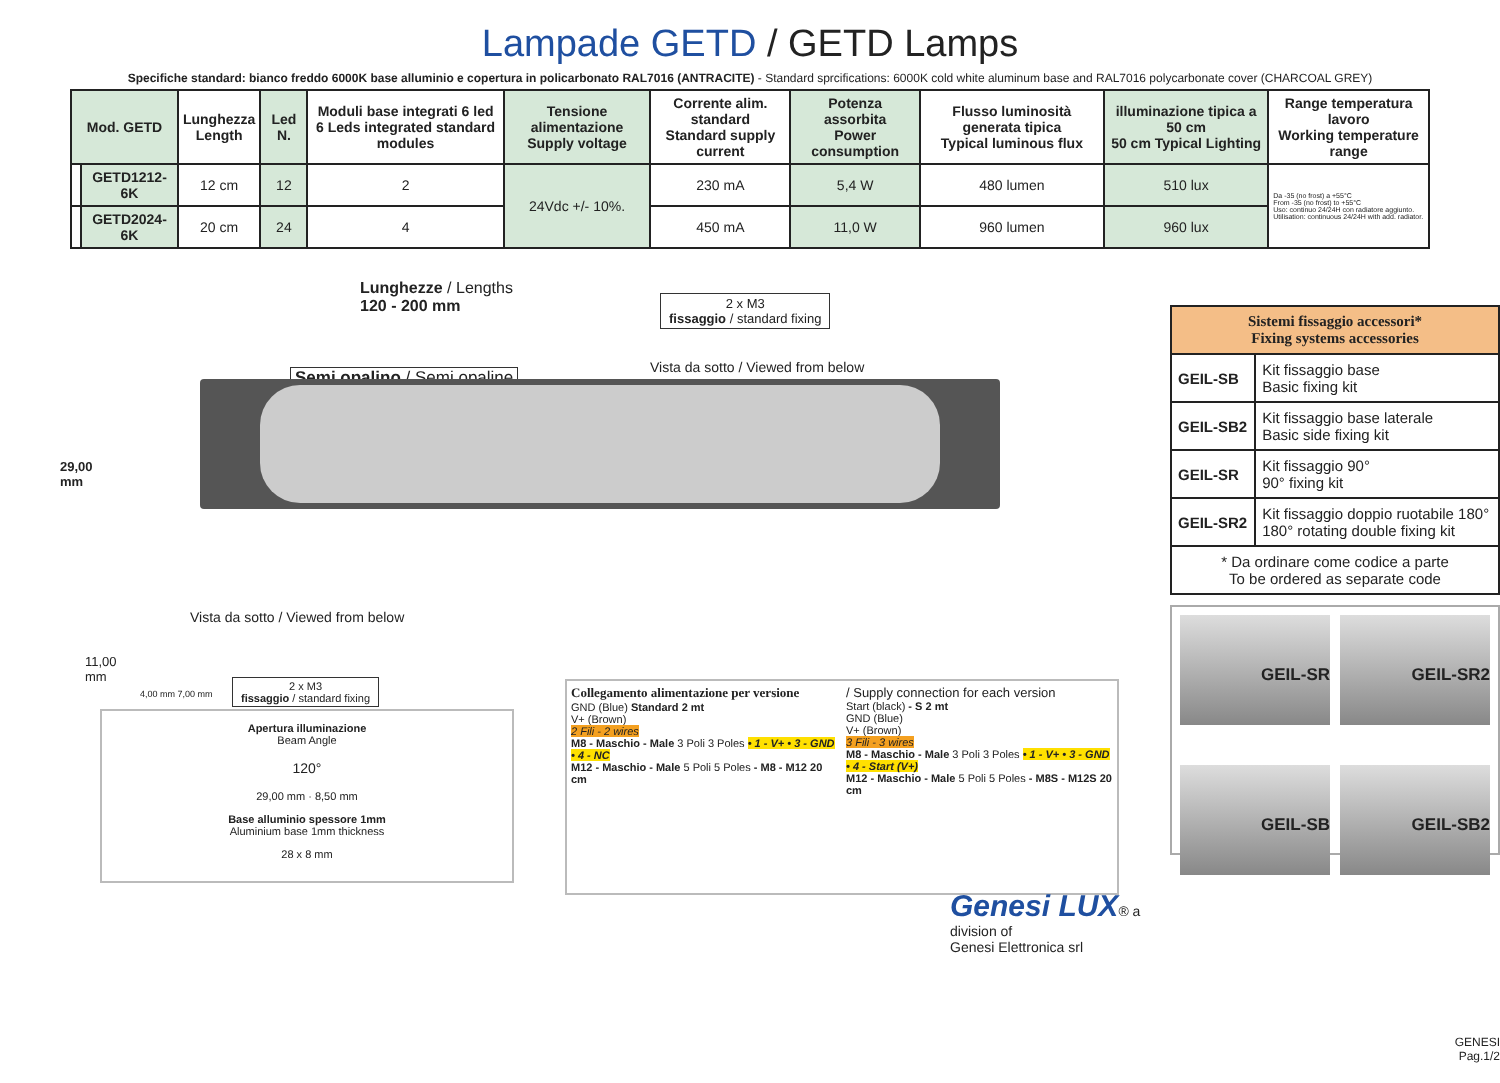Lampade GETD / GETD Lamps
Specifiche standard: bianco freddo 6000K base alluminio e copertura in policarbonato RAL7016 (ANTRACITE) - Standard sprcifications: 6000K cold white aluminum base and RAL7016 polycarbonate cover (CHARCOAL GREY)
| Mod. GETD | | Lunghezza Length | Led N. | Moduli base integrati 6 led 6 Leds integrated standard modules | Tensione alimentazione Supply voltage | Corrente alim. standard Standard supply current | Potenza assorbita Power consumption | Flusso luminosità generata tipica Typical luminous flux | illuminazione tipica a 50 cm 50 cm Typical Lighting | Range temperatura lavoro Working temperature range |
| --- | --- | --- | --- | --- | --- | --- | --- | --- | --- | --- |
| | GETD1212-6K | 12 cm | 12 | 2 | 24Vdc +/- 10%. | 230 mA | 5,4 W | 480 lumen | 510 lux | Da -35 (no frost) a +55°C From -35 (no frost) to +55°C Uso: continuo 24/24H con radiatore aggiunto. Utilisation: continuous 24/24H with add. radiator. |
| | GETD2024-6K | 20 cm | 24 | 4 | | 450 mA | 11,0 W | 960 lumen | 960 lux | |
Lunghezze / Lengths
120 - 200 mm
2 x M3
fissaggio / standard fixing
Vista da sotto / Viewed from below
Semi opalino / Semi opaline
29,00
mm
Vista da sotto / Viewed from below
11,00
mm
4,00 mm 7,00 mm
2 x M3
fissaggio / standard fixing
Apertura illuminazione
Beam Angle
120°
29,00 mm · 8,50 mm
Base alluminio spessore 1mm
Aluminium base 1mm thickness
28 x 8 mm
Collegamento alimentazione per versione
GND (Blue) Standard 2 mt
V+ (Brown)
2 Fili - 2 wires
M8 - Maschio - Male 3 Poli 3 Poles • 1 - V+ • 3 - GND • 4 - NC
M12 - Maschio - Male 5 Poli 5 Poles - M8 - M12 20 cm
/ Supply connection for each version
Start (black) - S 2 mt
GND (Blue)
V+ (Brown)
3 Fili - 3 wires
M8 - Maschio - Male 3 Poli 3 Poles • 1 - V+ • 3 - GND • 4 - Start (V+)
M12 - Maschio - Male 5 Poli 5 Poles - M8S - M12S 20 cm
Genesi LUX® a division of
Genesi Elettronica srl
| Sistemi fissaggio accessori* Fixing systems accessories | |
| --- | --- |
| GEIL-SB | Kit fissaggio base Basic fixing kit |
| GEIL-SB2 | Kit fissaggio base laterale Basic side fixing kit |
| GEIL-SR | Kit fissaggio 90° 90° fixing kit |
| GEIL-SR2 | Kit fissaggio doppio ruotabile 180° 180° rotating double fixing kit |
| * Da ordinare come codice a parte To be ordered as separate code | |
GEIL-SR
GEIL-SR2
GEIL-SB
GEIL-SB2
GENESI
Pag.1/2